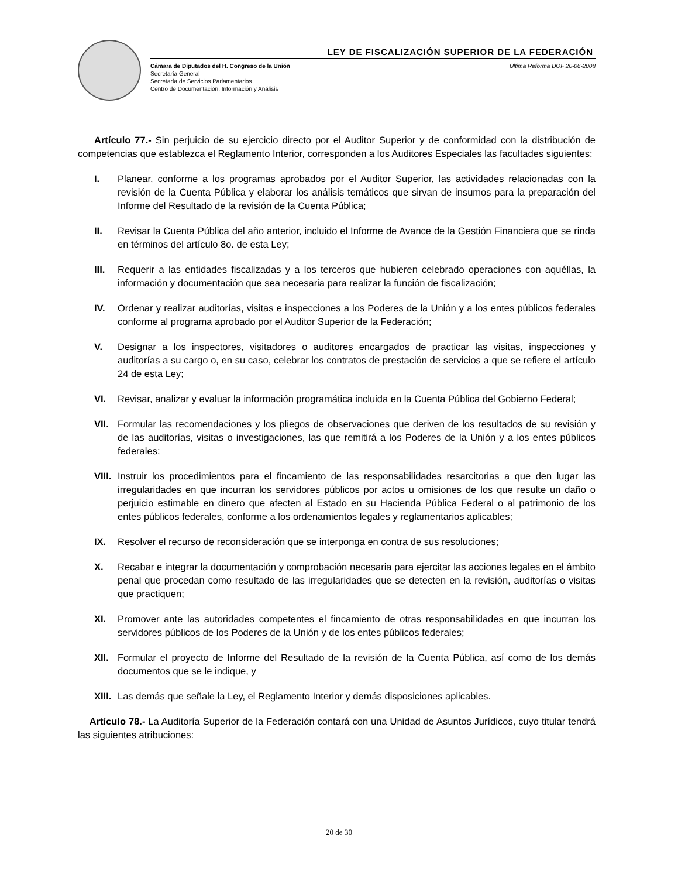LEY DE FISCALIZACIÓN SUPERIOR DE LA FEDERACIÓN
Cámara de Diputados del H. Congreso de la Unión
Secretaría General
Secretaría de Servicios Parlamentarios
Centro de Documentación, Información y Análisis
Última Reforma DOF 20-06-2008
Artículo 77.- Sin perjuicio de su ejercicio directo por el Auditor Superior y de conformidad con la distribución de competencias que establezca el Reglamento Interior, corresponden a los Auditores Especiales las facultades siguientes:
I. Planear, conforme a los programas aprobados por el Auditor Superior, las actividades relacionadas con la revisión de la Cuenta Pública y elaborar los análisis temáticos que sirvan de insumos para la preparación del Informe del Resultado de la revisión de la Cuenta Pública;
II. Revisar la Cuenta Pública del año anterior, incluido el Informe de Avance de la Gestión Financiera que se rinda en términos del artículo 8o. de esta Ley;
III. Requerir a las entidades fiscalizadas y a los terceros que hubieren celebrado operaciones con aquéllas, la información y documentación que sea necesaria para realizar la función de fiscalización;
IV. Ordenar y realizar auditorías, visitas e inspecciones a los Poderes de la Unión y a los entes públicos federales conforme al programa aprobado por el Auditor Superior de la Federación;
V. Designar a los inspectores, visitadores o auditores encargados de practicar las visitas, inspecciones y auditorías a su cargo o, en su caso, celebrar los contratos de prestación de servicios a que se refiere el artículo 24 de esta Ley;
VI. Revisar, analizar y evaluar la información programática incluida en la Cuenta Pública del Gobierno Federal;
VII. Formular las recomendaciones y los pliegos de observaciones que deriven de los resultados de su revisión y de las auditorías, visitas o investigaciones, las que remitirá a los Poderes de la Unión y a los entes públicos federales;
VIII. Instruir los procedimientos para el fincamiento de las responsabilidades resarcitorias a que den lugar las irregularidades en que incurran los servidores públicos por actos u omisiones de los que resulte un daño o perjuicio estimable en dinero que afecten al Estado en su Hacienda Pública Federal o al patrimonio de los entes públicos federales, conforme a los ordenamientos legales y reglamentarios aplicables;
IX. Resolver el recurso de reconsideración que se interponga en contra de sus resoluciones;
X. Recabar e integrar la documentación y comprobación necesaria para ejercitar las acciones legales en el ámbito penal que procedan como resultado de las irregularidades que se detecten en la revisión, auditorías o visitas que practiquen;
XI. Promover ante las autoridades competentes el fincamiento de otras responsabilidades en que incurran los servidores públicos de los Poderes de la Unión y de los entes públicos federales;
XII. Formular el proyecto de Informe del Resultado de la revisión de la Cuenta Pública, así como de los demás documentos que se le indique, y
XIII. Las demás que señale la Ley, el Reglamento Interior y demás disposiciones aplicables.
Artículo 78.- La Auditoría Superior de la Federación contará con una Unidad de Asuntos Jurídicos, cuyo titular tendrá las siguientes atribuciones:
20 de 30